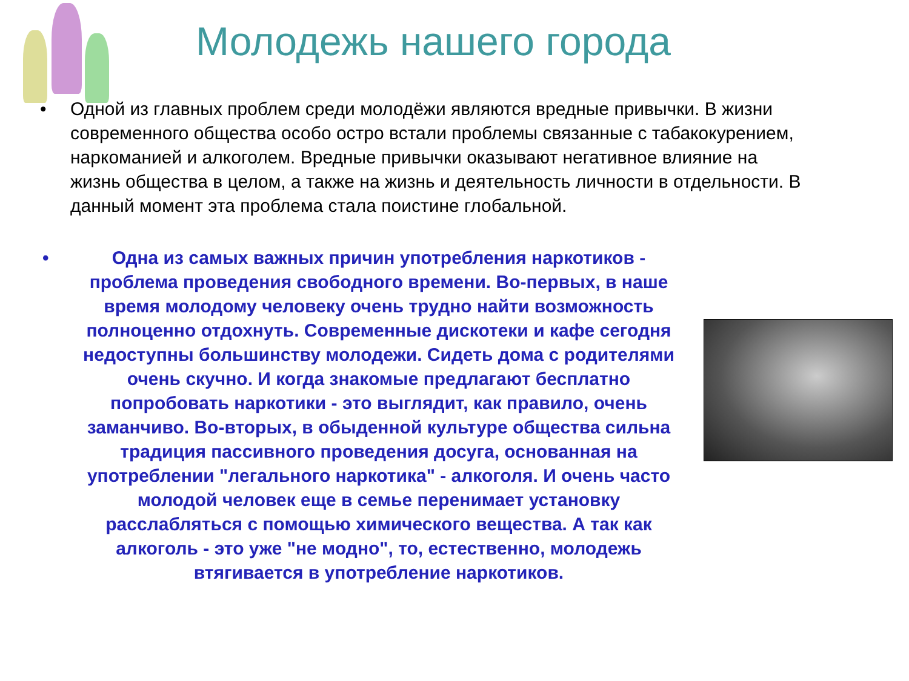Молодежь нашего города
• Одной из главных проблем среди молодёжи являются вредные привычки. В жизни современного общества особо остро встали проблемы связанные с табакокурением, наркоманией и алкоголем. Вредные привычки оказывают негативное влияние на жизнь общества в целом, а также на жизнь и деятельность личности в отдельности. В данный момент эта проблема стала поистине глобальной.
• Одна из самых важных причин употребления наркотиков - проблема проведения свободного времени. Во-первых, в наше время молодому человеку очень трудно найти возможность полноценно отдохнуть. Современные дискотеки и кафе сегодня недоступны большинству молодежи. Сидеть дома с родителями очень скучно. И когда знакомые предлагают бесплатно попробовать наркотики - это выглядит, как правило, очень заманчиво. Во-вторых, в обыденной культуре общества сильна традиция пассивного проведения досуга, основанная на употреблении "легального наркотика" - алкоголя. И очень часто молодой человек еще в семье перенимает установку расслабляться с помощью химического вещества. А так как алкоголь - это уже "не модно", то, естественно, молодежь втягивается в употребление наркотиков.